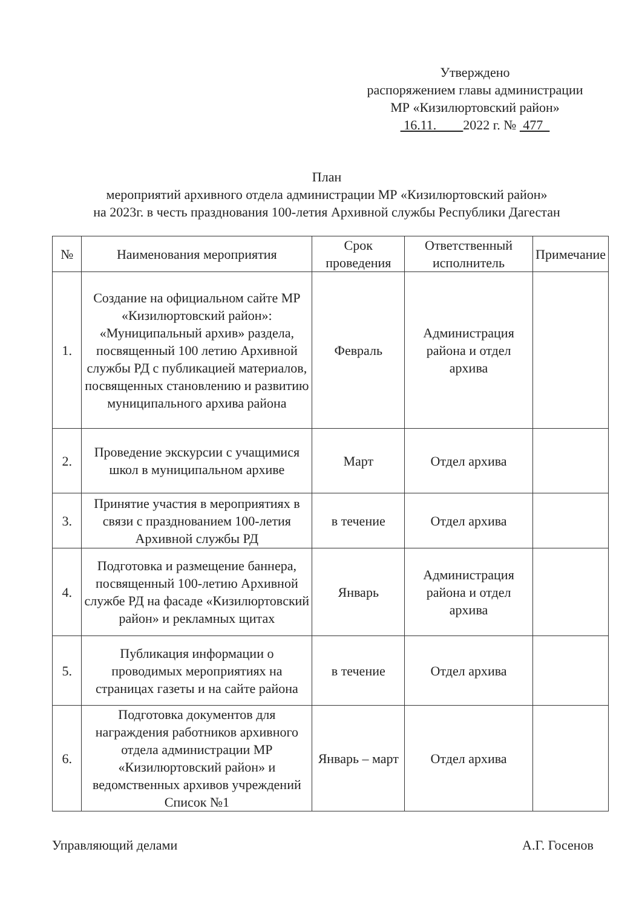Утверждено
распоряжением главы администрации
МР «Кизилюртовский район»
16.11. 2022 г. № 477
План
мероприятий архивного отдела администрации МР «Кизилюртовский район»
на 2023г. в честь празднования 100-летия Архивной службы Республики Дагестан
| № | Наименования мероприятия | Срок проведения | Ответственный исполнитель | Примечание |
| --- | --- | --- | --- | --- |
| 1. | Создание на официальном сайте МР «Кизилюртовский район»: «Муниципальный архив» раздела, посвященный 100 летию Архивной службы РД с публикацией материалов, посвященных становлению и развитию муниципального архива района | Февраль | Администрация района и отдел архива | |
| 2. | Проведение экскурсии с учащимися школ в муниципальном архиве | Март | Отдел архива | |
| 3. | Принятие участия в мероприятиях в связи с празднованием 100-летия Архивной службы РД | в течение | Отдел архива | |
| 4. | Подготовка и размещение баннера, посвященный 100-летию Архивной службе РД на фасаде «Кизилюртовский район» и рекламных щитах | Январь | Администрация района и отдел архива | |
| 5. | Публикация информации о проводимых мероприятиях на страницах газеты и на сайте района | в течение | Отдел архива | |
| 6. | Подготовка документов для награждения работников архивного отдела администрации МР «Кизилюртовский район» и ведомственных архивов учреждений Список №1 | Январь – март | Отдел архива | |
Управляющий делами А.Г. Госенов